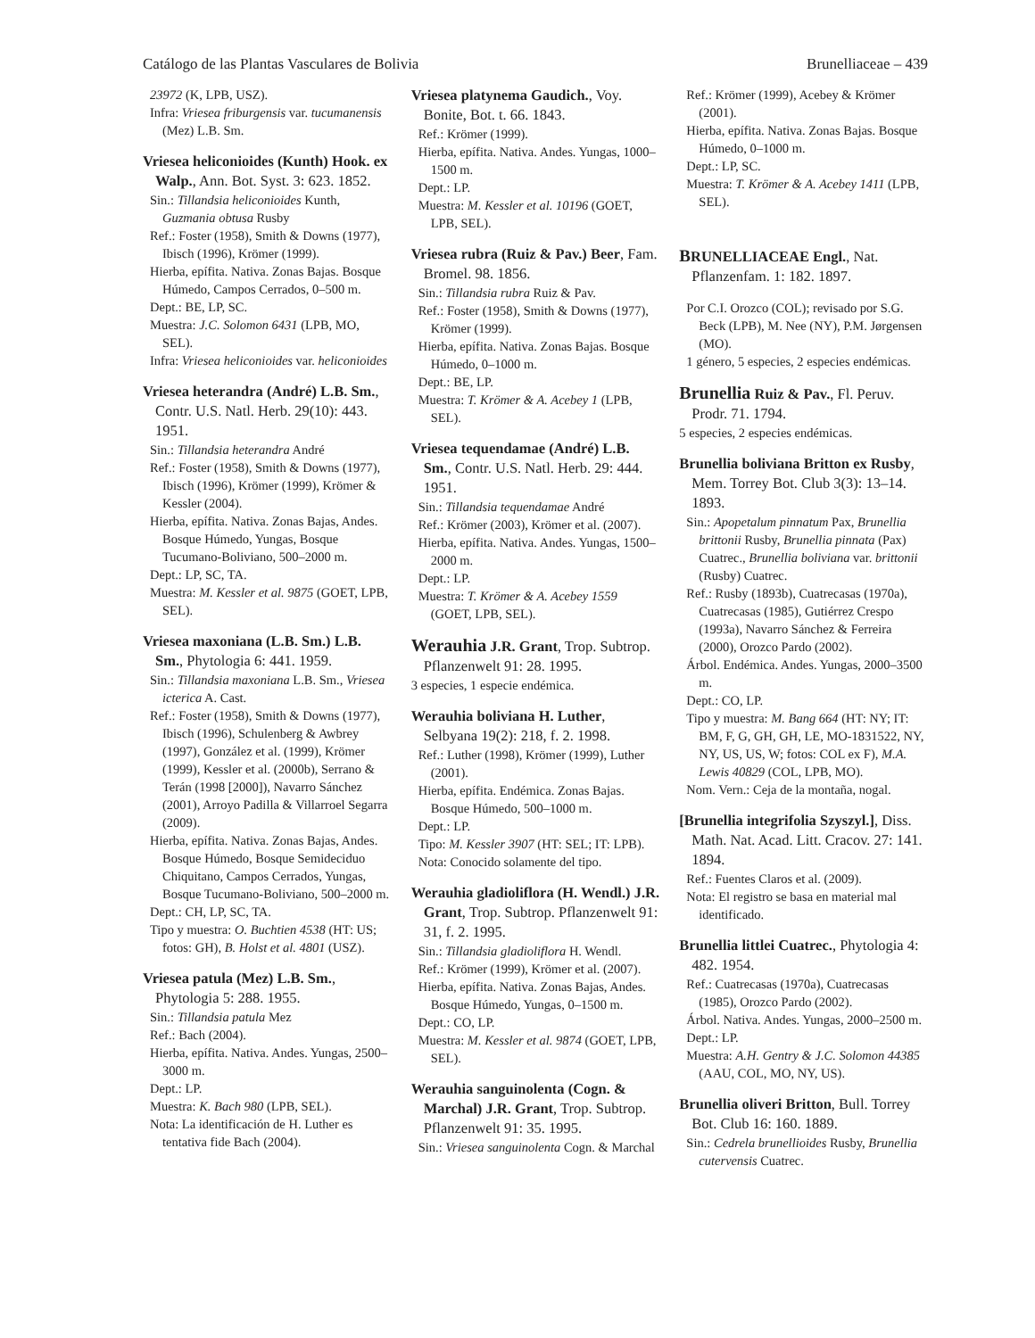Catálogo de las Plantas Vasculares de Bolivia Brunelliaceae – 439
23972 (K, LPB, USZ).
Infra: Vriesea friburgensis var. tucumanensis (Mez) L.B. Sm.
Vriesea heliconioides (Kunth) Hook. ex Walp., Ann. Bot. Syst. 3: 623. 1852.
Sin.: Tillandsia heliconioides Kunth, Guzmania obtusa Rusby
Ref.: Foster (1958), Smith & Downs (1977), Ibisch (1996), Krömer (1999).
Hierba, epífita. Nativa. Zonas Bajas. Bosque Húmedo, Campos Cerrados, 0–500 m.
Dept.: BE, LP, SC.
Muestra: J.C. Solomon 6431 (LPB, MO, SEL).
Infra: Vriesea heliconioides var. heliconioides
Vriesea heterandra (André) L.B. Sm., Contr. U.S. Natl. Herb. 29(10): 443. 1951.
Sin.: Tillandsia heterandra André
Ref.: Foster (1958), Smith & Downs (1977), Ibisch (1996), Krömer (1999), Krömer & Kessler (2004).
Hierba, epífita. Nativa. Zonas Bajas, Andes. Bosque Húmedo, Yungas, Bosque Tucumano-Boliviano, 500–2000 m.
Dept.: LP, SC, TA.
Muestra: M. Kessler et al. 9875 (GOET, LPB, SEL).
Vriesea maxoniana (L.B. Sm.) L.B. Sm., Phytologia 6: 441. 1959.
Sin.: Tillandsia maxoniana L.B. Sm., Vriesea icterica A. Cast.
Ref.: Foster (1958), Smith & Downs (1977), Ibisch (1996), Schulenberg & Awbrey (1997), González et al. (1999), Krömer (1999), Kessler et al. (2000b), Serrano & Terán (1998 [2000]), Navarro Sánchez (2001), Arroyo Padilla & Villarroel Segarra (2009).
Hierba, epífita. Nativa. Zonas Bajas, Andes. Bosque Húmedo, Bosque Semideciduo Chiquitano, Campos Cerrados, Yungas, Bosque Tucumano-Boliviano, 500–2000 m.
Dept.: CH, LP, SC, TA.
Tipo y muestra: O. Buchtien 4538 (HT: US; fotos: GH), B. Holst et al. 4801 (USZ).
Vriesea patula (Mez) L.B. Sm., Phytologia 5: 288. 1955.
Sin.: Tillandsia patula Mez
Ref.: Bach (2004).
Hierba, epífita. Nativa. Andes. Yungas, 2500–3000 m.
Dept.: LP.
Muestra: K. Bach 980 (LPB, SEL).
Nota: La identificación de H. Luther es tentativa fide Bach (2004).
Vriesea platynema Gaudich., Voy. Bonite, Bot. t. 66. 1843.
Ref.: Krömer (1999).
Hierba, epífita. Nativa. Andes. Yungas, 1000–1500 m.
Dept.: LP.
Muestra: M. Kessler et al. 10196 (GOET, LPB, SEL).
Vriesea rubra (Ruiz & Pav.) Beer, Fam. Bromel. 98. 1856.
Sin.: Tillandsia rubra Ruiz & Pav.
Ref.: Foster (1958), Smith & Downs (1977), Krömer (1999).
Hierba, epífita. Nativa. Zonas Bajas. Bosque Húmedo, 0–1000 m.
Dept.: BE, LP.
Muestra: T. Krömer & A. Acebey 1 (LPB, SEL).
Vriesea tequendamae (André) L.B. Sm., Contr. U.S. Natl. Herb. 29: 444. 1951.
Sin.: Tillandsia tequendamae André
Ref.: Krömer (2003), Krömer et al. (2007).
Hierba, epífita. Nativa. Andes. Yungas, 1500–2000 m.
Dept.: LP.
Muestra: T. Krömer & A. Acebey 1559 (GOET, LPB, SEL).
Werauhia J.R. Grant, Trop. Subtrop. Pflanzenwelt 91: 28. 1995.
3 especies, 1 especie endémica.
Werauhia boliviana H. Luther, Selbyana 19(2): 218, f. 2. 1998.
Ref.: Luther (1998), Krömer (1999), Luther (2001).
Hierba, epífita. Endémica. Zonas Bajas. Bosque Húmedo, 500–1000 m.
Dept.: LP.
Tipo: M. Kessler 3907 (HT: SEL; IT: LPB).
Nota: Conocido solamente del tipo.
Werauhia gladioliflora (H. Wendl.) J.R. Grant, Trop. Subtrop. Pflanzenwelt 91: 31, f. 2. 1995.
Sin.: Tillandsia gladioliflora H. Wendl.
Ref.: Krömer (1999), Krömer et al. (2007).
Hierba, epífita. Nativa. Zonas Bajas, Andes. Bosque Húmedo, Yungas, 0–1500 m.
Dept.: CO, LP.
Muestra: M. Kessler et al. 9874 (GOET, LPB, SEL).
Werauhia sanguinolenta (Cogn. & Marchal) J.R. Grant, Trop. Subtrop. Pflanzenwelt 91: 35. 1995.
Sin.: Vriesea sanguinolenta Cogn. & Marchal
Ref.: Krömer (1999), Acebey & Krömer (2001).
Hierba, epífita. Nativa. Zonas Bajas. Bosque Húmedo, 0–1000 m.
Dept.: LP, SC.
Muestra: T. Krömer & A. Acebey 1411 (LPB, SEL).
BRUNELLIACEAE Engl., Nat. Pflanzenfam. 1: 182. 1897.
Por C.I. Orozco (COL); revisado por S.G. Beck (LPB), M. Nee (NY), P.M. Jørgensen (MO).
1 género, 5 especies, 2 especies endémicas.
Brunellia Ruiz & Pav., Fl. Peruv. Prodr. 71. 1794.
5 especies, 2 especies endémicas.
Brunellia boliviana Britton ex Rusby, Mem. Torrey Bot. Club 3(3): 13–14. 1893.
Sin.: Apopetalum pinnatum Pax, Brunellia brittonii Rusby, Brunellia pinnata (Pax) Cuatrec., Brunellia boliviana var. brittonii (Rusby) Cuatrec.
Ref.: Rusby (1893b), Cuatrecasas (1970a), Cuatrecasas (1985), Gutiérrez Crespo (1993a), Navarro Sánchez & Ferreira (2000), Orozco Pardo (2002).
Árbol. Endémica. Andes. Yungas, 2000–3500 m.
Dept.: CO, LP.
Tipo y muestra: M. Bang 664 (HT: NY; IT: BM, F, G, GH, GH, LE, MO-1831522, NY, NY, US, US, W; fotos: COL ex F), M.A. Lewis 40829 (COL, LPB, MO).
Nom. Vern.: Ceja de la montaña, nogal.
[Brunellia integrifolia Szyszyl.], Diss. Math. Nat. Acad. Litt. Cracov. 27: 141. 1894.
Ref.: Fuentes Claros et al. (2009).
Nota: El registro se basa en material mal identificado.
Brunellia littlei Cuatrec., Phytologia 4: 482. 1954.
Ref.: Cuatrecasas (1970a), Cuatrecasas (1985), Orozco Pardo (2002).
Árbol. Nativa. Andes. Yungas, 2000–2500 m.
Dept.: LP.
Muestra: A.H. Gentry & J.C. Solomon 44385 (AAU, COL, MO, NY, US).
Brunellia oliveri Britton, Bull. Torrey Bot. Club 16: 160. 1889.
Sin.: Cedrela brunellioides Rusby, Brunellia cutervensis Cuatrec.